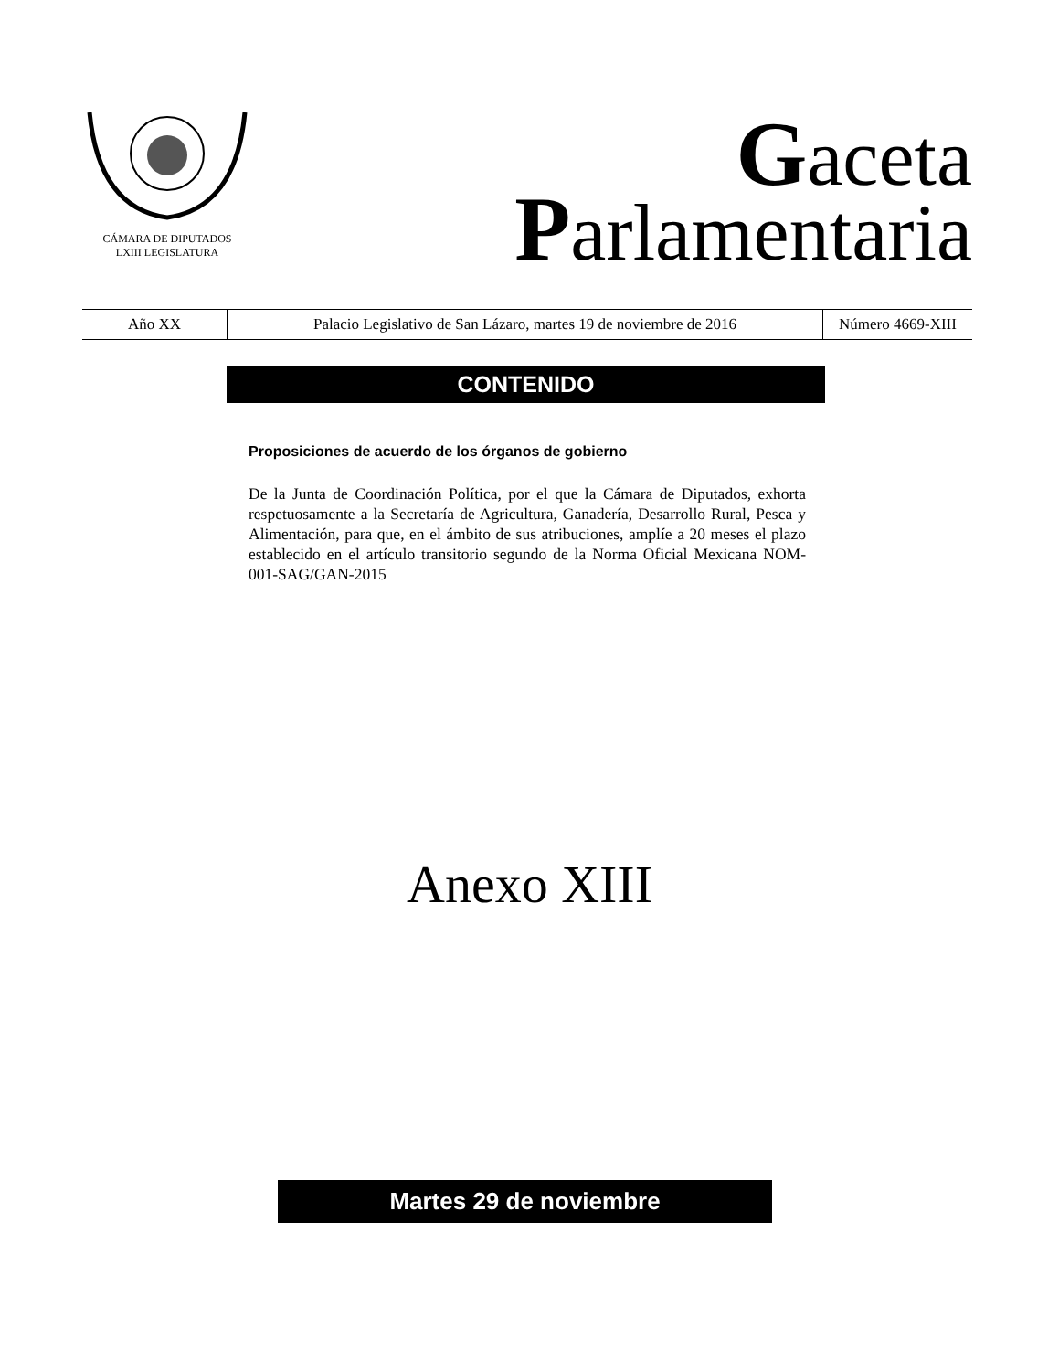CÁMARA DE DIPUTADOS
LXIII LEGISLATURA
Gaceta
Parlamentaria
| Año XX | Palacio Legislativo de San Lázaro, martes 19 de noviembre de 2016 | Número 4669-XIII |
CONTENIDO
Proposiciones de acuerdo de los órganos de gobierno
De la Junta de Coordinación Política, por el que la Cámara de Diputados, exhorta respetuosamente a la Secretaría de Agricultura, Ganadería, Desarrollo Rural, Pesca y Alimentación, para que, en el ámbito de sus atribuciones, amplíe a 20 meses el plazo establecido en el artículo transitorio segundo de la Norma Oficial Mexicana NOM-001-SAG/GAN-2015
Anexo XIII
Martes 29 de noviembre